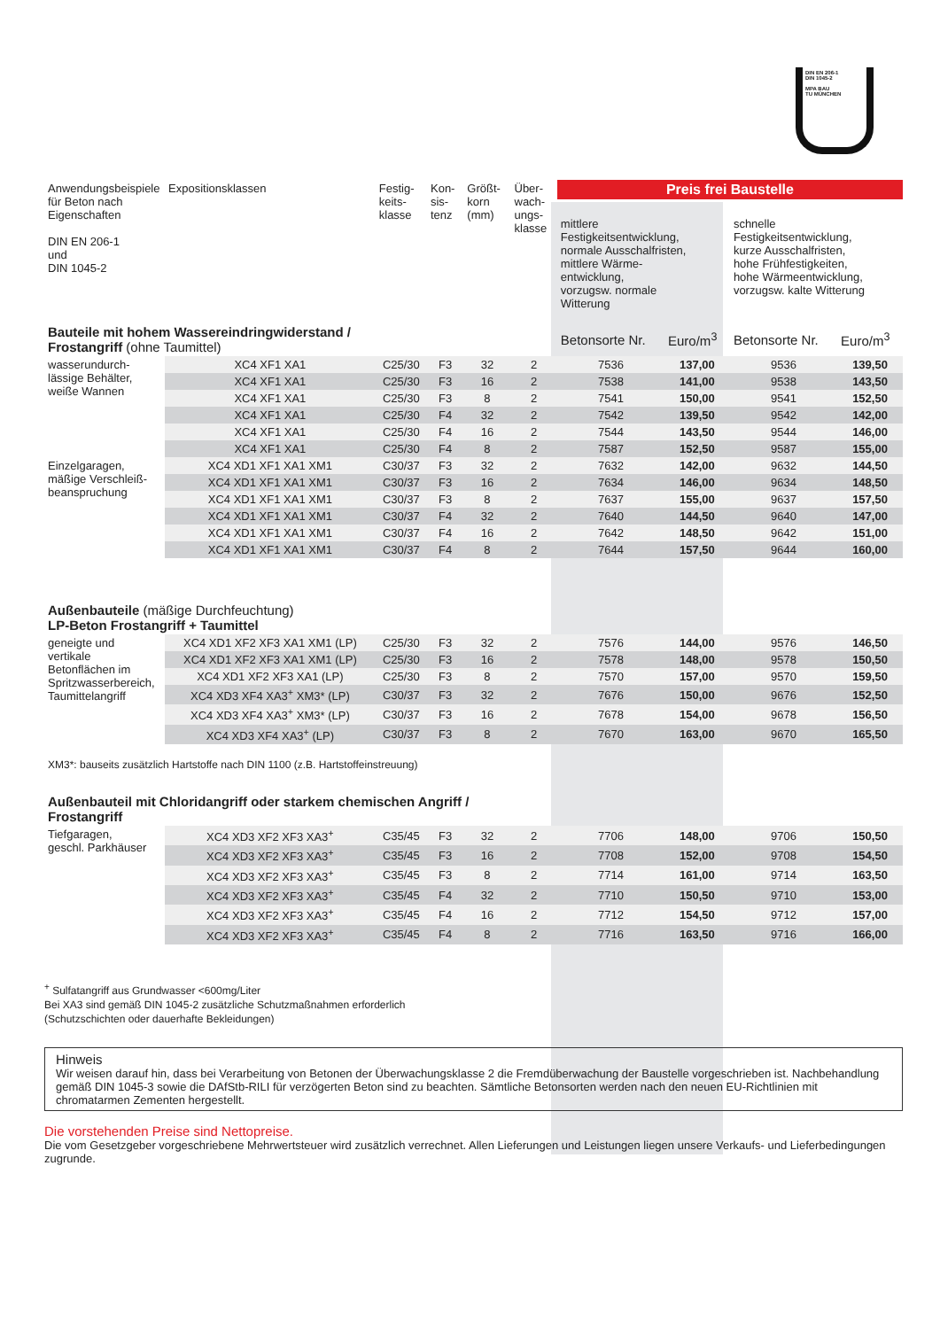DIN EN 206-1
DIN 1045-2
MPA BAU
TU MÜNCHEN
| Anwendungsbeispiele für Beton nach Eigenschaften DIN EN 206-1 und DIN 1045-2 | Expositionsklassen | Festig- keits- klasse | Kon- sis- tenz | Größt- korn (mm) | Über- wach- ungs- klasse | Preis frei Baustelle | | | |
| | | | | | | mittlere Festigkeitsentwicklung, normale Ausschalfristen, mittlere Wärme- entwicklung, vorzugsw. normale Witterung | | schnelle Festigkeitsentwicklung, kurze Ausschalfristen, hohe Frühfestigkeiten, hohe Wärmeentwicklung, vorzugsw. kalte Witterung | |
| Bauteile mit hohem Wassereindringwiderstand / Frostangriff (ohne Taumittel) | | | | | | Betonsorte Nr. | Euro/m<sup>3</sup> | Betonsorte Nr. | Euro/m<sup>3</sup> |
| wasserundurch- lässige Behälter, weiße Wannen | XC4 XF1 XA1 | C25/30 | F3 | 32 | 2 | 7536 | 137,00 | 9536 | 139,50 |
| | XC4 XF1 XA1 | C25/30 | F3 | 16 | 2 | 7538 | 141,00 | 9538 | 143,50 |
| | XC4 XF1 XA1 | C25/30 | F3 | 8 | 2 | 7541 | 150,00 | 9541 | 152,50 |
| | XC4 XF1 XA1 | C25/30 | F4 | 32 | 2 | 7542 | 139,50 | 9542 | 142,00 |
| | XC4 XF1 XA1 | C25/30 | F4 | 16 | 2 | 7544 | 143,50 | 9544 | 146,00 |
| | XC4 XF1 XA1 | C25/30 | F4 | 8 | 2 | 7587 | 152,50 | 9587 | 155,00 |
| Einzelgaragen, mäßige Verschleiß- beanspruchung | XC4 XD1 XF1 XA1 XM1 | C30/37 | F3 | 32 | 2 | 7632 | 142,00 | 9632 | 144,50 |
| | XC4 XD1 XF1 XA1 XM1 | C30/37 | F3 | 16 | 2 | 7634 | 146,00 | 9634 | 148,50 |
| | XC4 XD1 XF1 XA1 XM1 | C30/37 | F3 | 8 | 2 | 7637 | 155,00 | 9637 | 157,50 |
| | XC4 XD1 XF1 XA1 XM1 | C30/37 | F4 | 32 | 2 | 7640 | 144,50 | 9640 | 147,00 |
| | XC4 XD1 XF1 XA1 XM1 | C30/37 | F4 | 16 | 2 | 7642 | 148,50 | 9642 | 151,00 |
| | XC4 XD1 XF1 XA1 XM1 | C30/37 | F4 | 8 | 2 | 7644 | 157,50 | 9644 | 160,00 |
| Außenbauteile (mäßige Durchfeuchtung) LP-Beton Frostangriff + Taumittel | | | | | | | | | |
| geneigte und vertikale Betonflächen im Spritzwasserbereich, Taumittelangriff | XC4 XD1 XF2 XF3 XA1 XM1 (LP) | C25/30 | F3 | 32 | 2 | 7576 | 144,00 | 9576 | 146,50 |
| | XC4 XD1 XF2 XF3 XA1 XM1 (LP) | C25/30 | F3 | 16 | 2 | 7578 | 148,00 | 9578 | 150,50 |
| | XC4 XD1 XF2 XF3 XA1 (LP) | C25/30 | F3 | 8 | 2 | 7570 | 157,00 | 9570 | 159,50 |
| | XC4 XD3 XF4 XA3<sup>+</sup> XM3* (LP) | C30/37 | F3 | 32 | 2 | 7676 | 150,00 | 9676 | 152,50 |
| | XC4 XD3 XF4 XA3<sup>+</sup> XM3* (LP) | C30/37 | F3 | 16 | 2 | 7678 | 154,00 | 9678 | 156,50 |
| | XC4 XD3 XF4 XA3<sup>+</sup> (LP) | C30/37 | F3 | 8 | 2 | 7670 | 163,00 | 9670 | 165,50 |
| XM3*: bauseits zusätzlich Hartstoffe nach DIN 1100 (z.B. Hartstoffeinstreuung) | | | | | | | | | |
| Außenbauteil mit Chloridangriff oder starkem chemischen Angriff / Frostangriff | | | | | | | | | |
| Tiefgaragen, geschl. Parkhäuser | XC4 XD3 XF2 XF3 XA3<sup>+</sup> | C35/45 | F3 | 32 | 2 | 7706 | 148,00 | 9706 | 150,50 |
| | XC4 XD3 XF2 XF3 XA3<sup>+</sup> | C35/45 | F3 | 16 | 2 | 7708 | 152,00 | 9708 | 154,50 |
| | XC4 XD3 XF2 XF3 XA3<sup>+</sup> | C35/45 | F3 | 8 | 2 | 7714 | 161,00 | 9714 | 163,50 |
| | XC4 XD3 XF2 XF3 XA3<sup>+</sup> | C35/45 | F4 | 32 | 2 | 7710 | 150,50 | 9710 | 153,00 |
| | XC4 XD3 XF2 XF3 XA3<sup>+</sup> | C35/45 | F4 | 16 | 2 | 7712 | 154,50 | 9712 | 157,00 |
| | XC4 XD3 XF2 XF3 XA3<sup>+</sup> | C35/45 | F4 | 8 | 2 | 7716 | 163,50 | 9716 | 166,00 |
<sup>+</sup> Sulfatangriff aus Grundwasser <600mg/Liter
Bei XA3 sind gemäß DIN 1045-2 zusätzliche Schutzmaßnahmen erforderlich
(Schutzschichten oder dauerhafte Bekleidungen)
Hinweis
Wir weisen darauf hin, dass bei Verarbeitung von Betonen der Überwachungsklasse 2 die Fremdüberwachung der Baustelle vorgeschrieben ist. Nachbehandlung gemäß DIN 1045-3 sowie die DAfStb-RILI für verzögerten Beton sind zu beachten. Sämtliche Betonsorten werden nach den neuen EU-Richtlinien mit chromatarmen Zementen hergestellt.
Die vorstehenden Preise sind Nettopreise.
Die vom Gesetzgeber vorgeschriebene Mehrwertsteuer wird zusätzlich verrechnet. Allen Lieferungen und Leistungen liegen unsere Verkaufs- und Lieferbedingungen zugrunde.